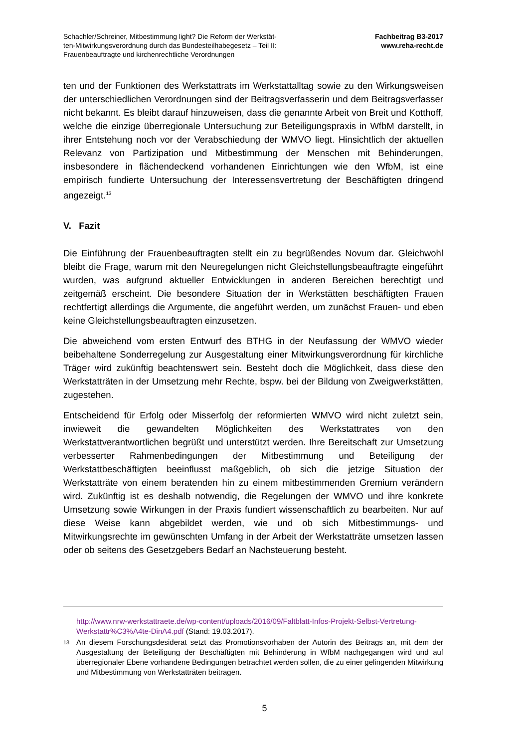Schachler/Schreiner, Mitbestimmung light? Die Reform der Werkstät-
ten-Mitwirkungsverordnung durch das Bundesteilhabegesetz – Teil II:
Frauenbeauftragte und kirchenrechtliche Verordnungen
Fachbeitrag B3-2017
www.reha-recht.de
ten und der Funktionen des Werkstattrats im Werkstattalltag sowie zu den Wirkungsweisen der unterschiedlichen Verordnungen sind der Beitragsverfasserin und dem Beitragsverfasser nicht bekannt. Es bleibt darauf hinzuweisen, dass die genannte Arbeit von Breit und Kotthoff, welche die einzige überregionale Untersuchung zur Beteiligungspraxis in WfbM darstellt, in ihrer Entstehung noch vor der Verabschiedung der WMVO liegt. Hinsichtlich der aktuellen Relevanz von Partizipation und Mitbestimmung der Menschen mit Behinderungen, insbesondere in flächendeckend vorhandenen Einrichtungen wie den WfbM, ist eine empirisch fundierte Untersuchung der Interessensvertretung der Beschäftigten dringend angezeigt.<sup>13</sup>
V. Fazit
Die Einführung der Frauenbeauftragten stellt ein zu begrüßendes Novum dar. Gleichwohl bleibt die Frage, warum mit den Neuregelungen nicht Gleichstellungsbeauftragte eingeführt wurden, was aufgrund aktueller Entwicklungen in anderen Bereichen berechtigt und zeitgemäß erscheint. Die besondere Situation der in Werkstätten beschäftigten Frauen rechtfertigt allerdings die Argumente, die angeführt werden, um zunächst Frauen- und eben keine Gleichstellungsbeauftragten einzusetzen.
Die abweichend vom ersten Entwurf des BTHG in der Neufassung der WMVO wieder beibehaltene Sonderregelung zur Ausgestaltung einer Mitwirkungsverordnung für kirchliche Träger wird zukünftig beachtenswert sein. Besteht doch die Möglichkeit, dass diese den Werkstatträten in der Umsetzung mehr Rechte, bspw. bei der Bildung von Zweigwerkstätten, zugestehen.
Entscheidend für Erfolg oder Misserfolg der reformierten WMVO wird nicht zuletzt sein, inwieweit die gewandelten Möglichkeiten des Werkstattrates von den Werkstattverantwortlichen begrüßt und unterstützt werden. Ihre Bereitschaft zur Umsetzung verbesserter Rahmenbedingungen der Mitbestimmung und Beteiligung der Werkstattbeschäftigten beeinflusst maßgeblich, ob sich die jetzige Situation der Werkstatträte von einem beratenden hin zu einem mitbestimmenden Gremium verändern wird. Zukünftig ist es deshalb notwendig, die Regelungen der WMVO und ihre konkrete Umsetzung sowie Wirkungen in der Praxis fundiert wissenschaftlich zu bearbeiten. Nur auf diese Weise kann abgebildet werden, wie und ob sich Mitbestimmungs- und Mitwirkungsrechte im gewünschten Umfang in der Arbeit der Werkstatträte umsetzen lassen oder ob seitens des Gesetzgebers Bedarf an Nachsteuerung besteht.
http://www.nrw-werkstattraete.de/wp-content/uploads/2016/09/Faltblatt-Infos-Projekt-Selbst-Vertretung-Werkstattr%C3%A4te-DinA4.pdf (Stand: 19.03.2017).
13 An diesem Forschungsdesiderat setzt das Promotionsvorhaben der Autorin des Beitrags an, mit dem der Ausgestaltung der Beteiligung der Beschäftigten mit Behinderung in WfbM nachgegangen wird und auf überregionaler Ebene vorhandene Bedingungen betrachtet werden sollen, die zu einer gelingenden Mitwirkung und Mitbestimmung von Werkstatträten beitragen.
5